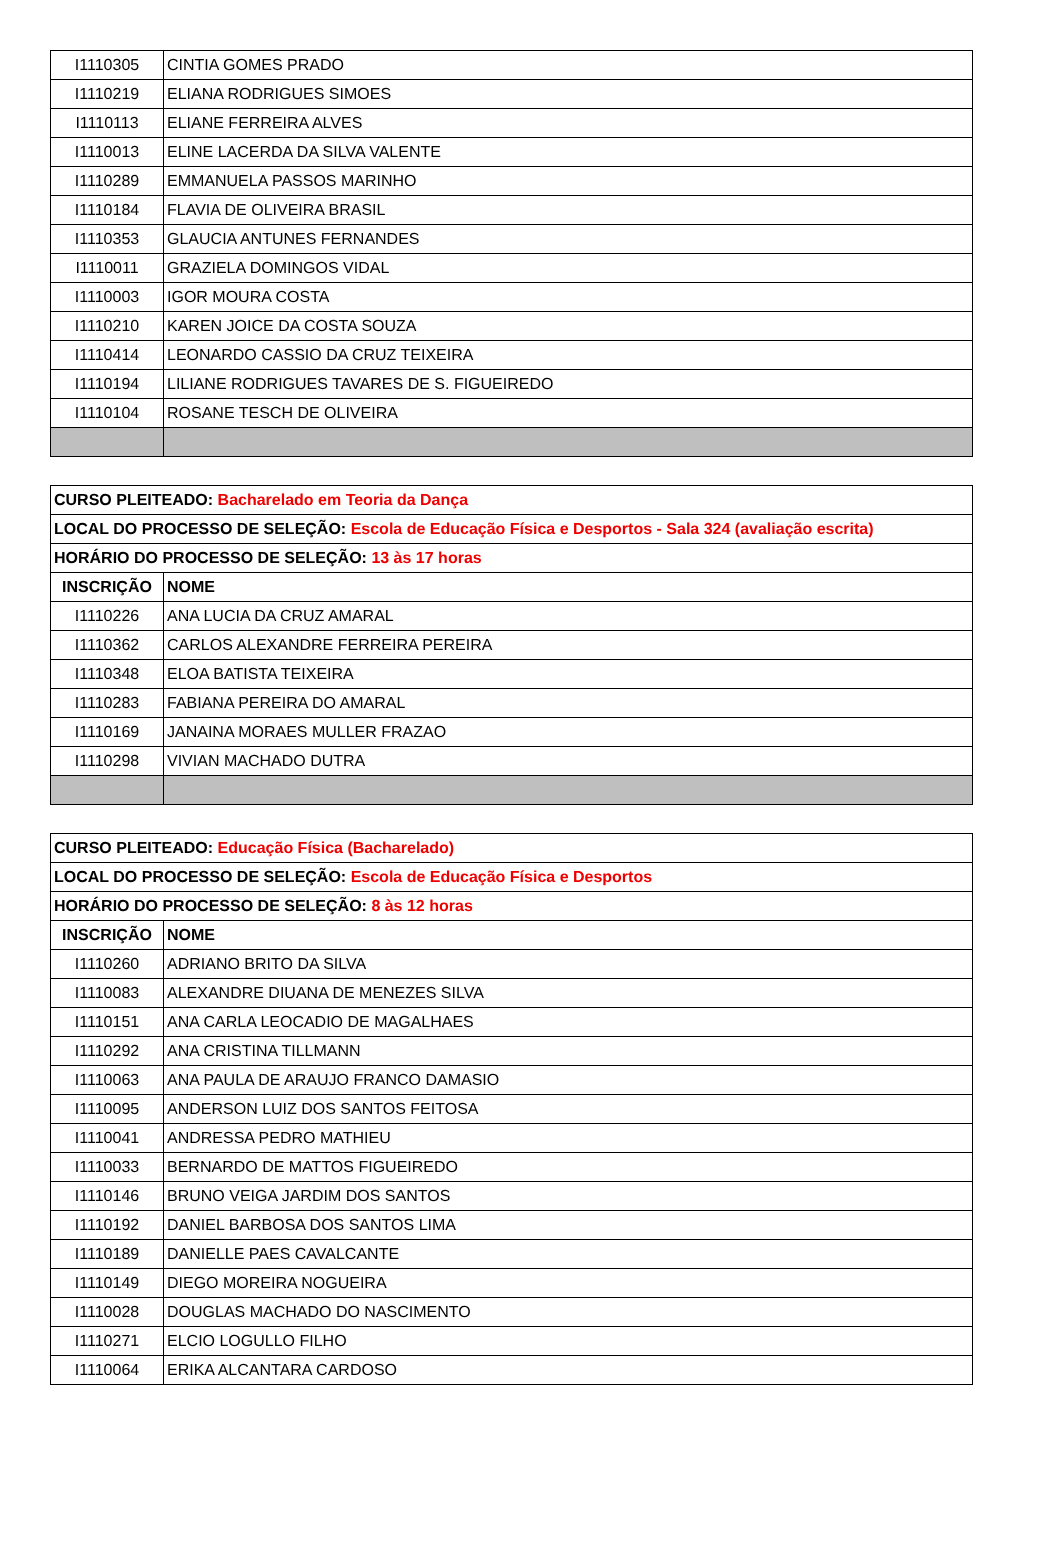| I1110305 | CINTIA GOMES PRADO |
| I1110219 | ELIANA RODRIGUES SIMOES |
| I1110113 | ELIANE FERREIRA ALVES |
| I1110013 | ELINE LACERDA DA SILVA VALENTE |
| I1110289 | EMMANUELA PASSOS MARINHO |
| I1110184 | FLAVIA DE OLIVEIRA BRASIL |
| I1110353 | GLAUCIA ANTUNES FERNANDES |
| I1110011 | GRAZIELA DOMINGOS VIDAL |
| I1110003 | IGOR MOURA COSTA |
| I1110210 | KAREN JOICE DA COSTA SOUZA |
| I1110414 | LEONARDO CASSIO DA CRUZ TEIXEIRA |
| I1110194 | LILIANE RODRIGUES TAVARES DE S. FIGUEIREDO |
| I1110104 | ROSANE TESCH DE OLIVEIRA |
| CURSO PLEITEADO: Bacharelado em Teoria da Dança | |
| LOCAL DO PROCESSO DE SELEÇÃO: Escola de Educação Física e Desportos - Sala 324 (avaliação escrita) | |
| HORÁRIO DO PROCESSO DE SELEÇÃO: 13 às 17 horas | |
| INSCRIÇÃO | NOME |
| I1110226 | ANA LUCIA DA CRUZ AMARAL |
| I1110362 | CARLOS ALEXANDRE FERREIRA PEREIRA |
| I1110348 | ELOA BATISTA TEIXEIRA |
| I1110283 | FABIANA PEREIRA DO AMARAL |
| I1110169 | JANAINA MORAES MULLER FRAZAO |
| I1110298 | VIVIAN MACHADO DUTRA |
| CURSO PLEITEADO: Educação Física (Bacharelado) | |
| LOCAL DO PROCESSO DE SELEÇÃO: Escola de Educação Física e Desportos | |
| HORÁRIO DO PROCESSO DE SELEÇÃO: 8 às 12 horas | |
| INSCRIÇÃO | NOME |
| I1110260 | ADRIANO BRITO DA SILVA |
| I1110083 | ALEXANDRE DIUANA DE MENEZES SILVA |
| I1110151 | ANA CARLA LEOCADIO DE MAGALHAES |
| I1110292 | ANA CRISTINA TILLMANN |
| I1110063 | ANA PAULA DE ARAUJO FRANCO DAMASIO |
| I1110095 | ANDERSON LUIZ DOS SANTOS FEITOSA |
| I1110041 | ANDRESSA PEDRO MATHIEU |
| I1110033 | BERNARDO DE MATTOS FIGUEIREDO |
| I1110146 | BRUNO VEIGA JARDIM DOS SANTOS |
| I1110192 | DANIEL BARBOSA DOS SANTOS LIMA |
| I1110189 | DANIELLE PAES CAVALCANTE |
| I1110149 | DIEGO MOREIRA NOGUEIRA |
| I1110028 | DOUGLAS MACHADO DO NASCIMENTO |
| I1110271 | ELCIO LOGULLO FILHO |
| I1110064 | ERIKA ALCANTARA CARDOSO |